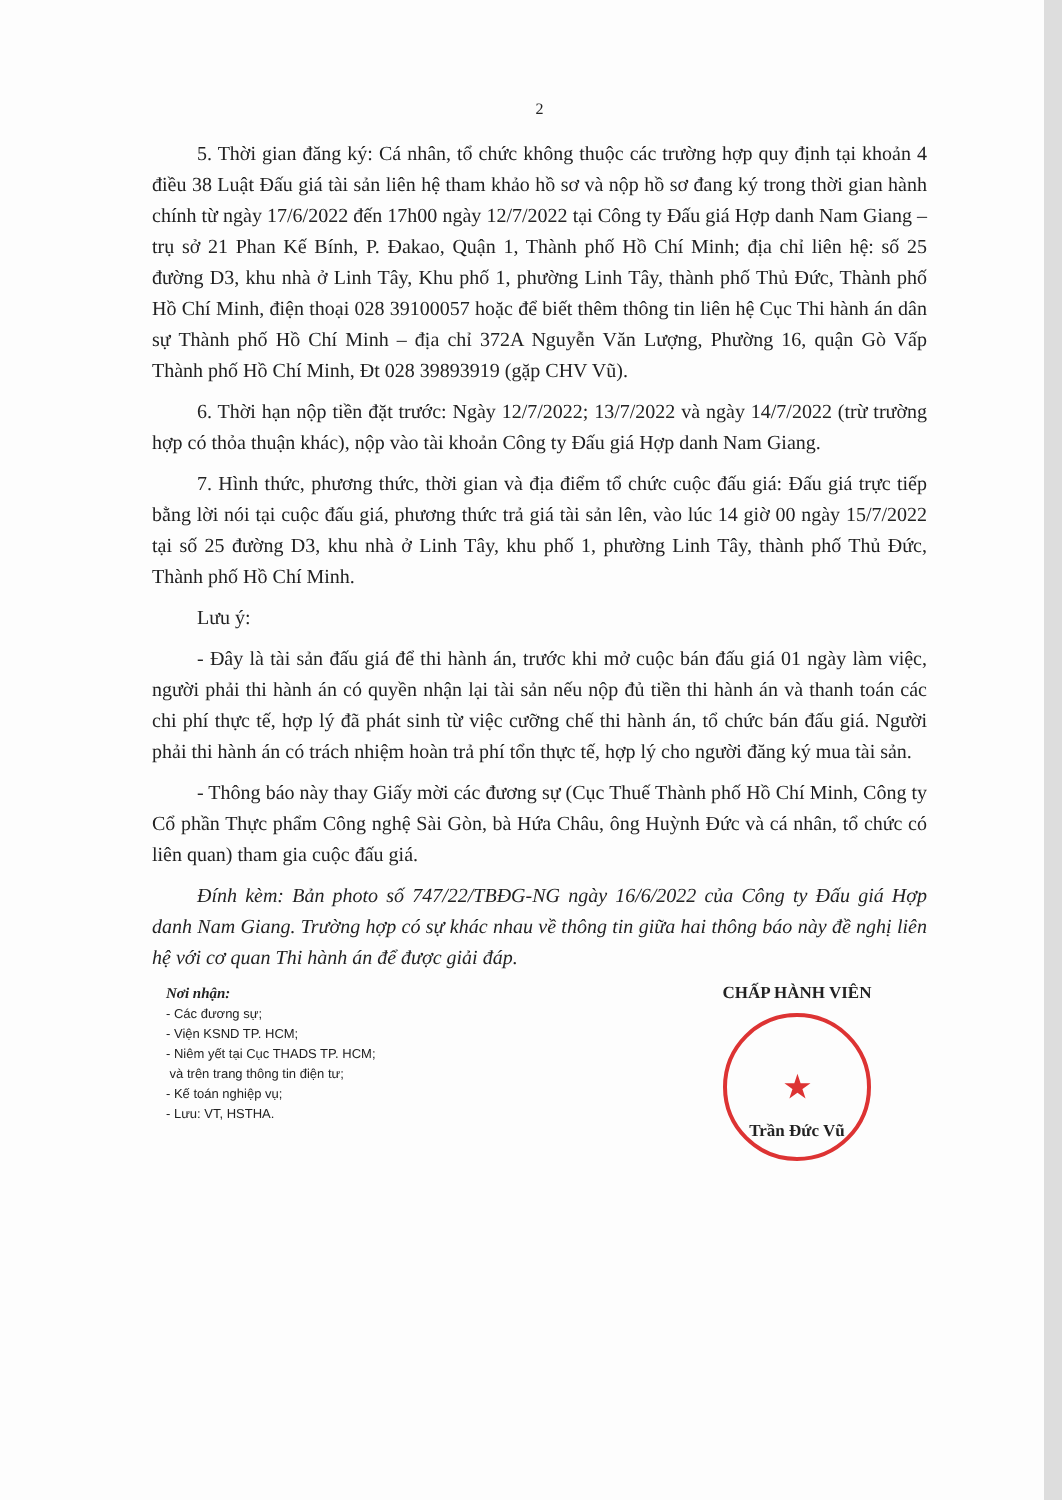2
5. Thời gian đăng ký: Cá nhân, tổ chức không thuộc các trường hợp quy định tại khoản 4 điều 38 Luật Đấu giá tài sản liên hệ tham khảo hồ sơ và nộp hồ sơ đang ký trong thời gian hành chính từ ngày 17/6/2022 đến 17h00 ngày 12/7/2022 tại Công ty Đấu giá Hợp danh Nam Giang – trụ sở 21 Phan Kế Bính, P. Đakao, Quận 1, Thành phố Hồ Chí Minh; địa chỉ liên hệ: số 25 đường D3, khu nhà ở Linh Tây, Khu phố 1, phường Linh Tây, thành phố Thủ Đức, Thành phố Hồ Chí Minh, điện thoại 028 39100057 hoặc để biết thêm thông tin liên hệ Cục Thi hành án dân sự Thành phố Hồ Chí Minh – địa chỉ 372A Nguyễn Văn Lượng, Phường 16, quận Gò Vấp Thành phố Hồ Chí Minh, Đt 028 39893919 (gặp CHV Vũ).
6. Thời hạn nộp tiền đặt trước: Ngày 12/7/2022; 13/7/2022 và ngày 14/7/2022 (trừ trường hợp có thỏa thuận khác), nộp vào tài khoản Công ty Đấu giá Hợp danh Nam Giang.
7. Hình thức, phương thức, thời gian và địa điểm tổ chức cuộc đấu giá: Đấu giá trực tiếp bằng lời nói tại cuộc đấu giá, phương thức trả giá tài sản lên, vào lúc 14 giờ 00 ngày 15/7/2022 tại số 25 đường D3, khu nhà ở Linh Tây, khu phố 1, phường Linh Tây, thành phố Thủ Đức, Thành phố Hồ Chí Minh.
Lưu ý:
- Đây là tài sản đấu giá để thi hành án, trước khi mở cuộc bán đấu giá 01 ngày làm việc, người phải thi hành án có quyền nhận lại tài sản nếu nộp đủ tiền thi hành án và thanh toán các chi phí thực tế, hợp lý đã phát sinh từ việc cưỡng chế thi hành án, tổ chức bán đấu giá. Người phải thi hành án có trách nhiệm hoàn trả phí tổn thực tế, hợp lý cho người đăng ký mua tài sản.
- Thông báo này thay Giấy mời các đương sự (Cục Thuế Thành phố Hồ Chí Minh, Công ty Cổ phần Thực phẩm Công nghệ Sài Gòn, bà Hứa Châu, ông Huỳnh Đức và cá nhân, tổ chức có liên quan) tham gia cuộc đấu giá.
Đính kèm: Bản photo số 747/22/TBĐG-NG ngày 16/6/2022 của Công ty Đấu giá Hợp danh Nam Giang. Trường hợp có sự khác nhau về thông tin giữa hai thông báo này đề nghị liên hệ với cơ quan Thi hành án để được giải đáp.
Nơi nhận:
- Các đương sự;
- Viện KSND TP. HCM;
- Niêm yết tại Cục THADS TP. HCM;
và trên trang thông tin điện tư;
- Kế toán nghiệp vụ;
- Lưu: VT, HSTHA.
CHẤP HÀNH VIÊN
★
Trần Đức Vũ